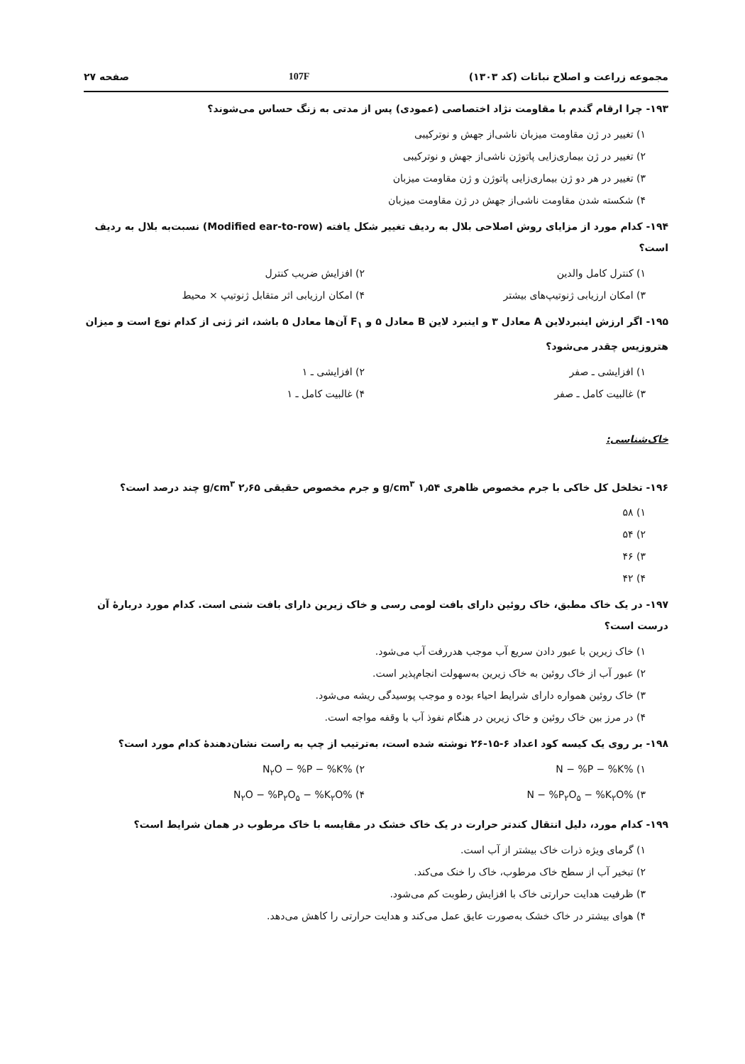مجموعه زراعت و اصلاح نباتات (کد ۱۳۰۳) 107F صفحه ۲۷
۱۹۳- چرا ارقام گندم با مقاومت نژاد اختصاصی (عمودی) پس از مدتی به زنگ حساس می‌شوند؟
۱) تغییر در ژن مقاومت میزبان ناشی‌از جهش و نوترکیبی
۲) تغییر در ژن بیماری‌زایی پاتوژن ناشی‌از جهش و نوترکیبی
۳) تغییر در هر دو ژن بیماری‌زایی پاتوژن و ژن مقاومت میزبان
۴) شکسته شدن مقاومت ناشی‌از جهش در ژن مقاومت میزبان
۱۹۴- کدام مورد از مزایای روش اصلاحی بلال به ردیف تغییر شکل یافته (Modified ear-to-row) نسبت‌به بلال به ردیف است؟
۱) کنترل کامل والدین ۲) افزایش ضریب کنترل ۳) امکان ارزیابی ژنوتیپ‌های بیشتر ۴) امکان ارزیابی اثر متقابل ژنوتیپ × محیط
۱۹۵- اگر ارزش اینبردلاین A معادل ۳ و اینبرد لاین B معادل ۵ و F<sub>۱</sub> آن‌ها معادل ۵ باشد، اثر ژنی از کدام نوع است و میزان هتروزیس چقدر می‌شود؟
۱) افزایشی ـ صفر ۲) افزایشی ـ ۱ ۳) غالبیت کامل ـ صفر ۴) غالبیت کامل ـ ۱
خاک‌شناسی:
۱۹۶- تخلخل کل خاکی با جرم مخصوص ظاهری ۱٫۵۴ g/cm<sup>۳</sup> و جرم مخصوص حقیقی ۲٫۶۵ g/cm<sup>۳</sup> چند درصد است؟
۱) ۵۸
۲) ۵۴
۳) ۴۶
۴) ۴۲
۱۹۷- در یک خاک مطبق، خاک روئین دارای بافت لومی رسی و خاک زیرین دارای بافت شنی است. کدام مورد دربارهٔ آن درست است؟
۱) خاک زیرین با عبور دادن سریع آب موجب هدررفت آب می‌شود.
۲) عبور آب از خاک روئین به خاک زیرین به‌سهولت انجام‌پذیر است.
۳) خاک روئین همواره دارای شرایط احیاء بوده و موجب پوسیدگی ریشه می‌شود.
۴) در مرز بین خاک روئین و خاک زیرین در هنگام نفوذ آب با وقفه مواجه است.
۱۹۸- بر روی یک کیسه کود اعداد ۶-۱۵-۲۶ نوشته شده است، به‌ترتیب از چپ به راست نشان‌دهندهٔ کدام مورد است؟
۱) %N − %P − %K ۲) %N<sub>۲</sub>O − %P − %K ۳) %N − %P<sub>۲</sub>O<sub>۵</sub> − %K<sub>۲</sub>O ۴) %N<sub>۲</sub>O − %P<sub>۲</sub>O<sub>۵</sub> − %K<sub>۲</sub>O
۱۹۹- کدام مورد، دلیل انتقال کندتر حرارت در یک خاک خشک در مقایسه با خاک مرطوب در همان شرایط است؟
۱) گرمای ویژه ذرات خاک بیشتر از آب است.
۲) تبخیر آب از سطح خاک مرطوب، خاک را خنک می‌کند.
۳) ظرفیت هدایت حرارتی خاک با افزایش رطوبت کم می‌شود.
۴) هوای بیشتر در خاک خشک به‌صورت عایق عمل می‌کند و هدایت حرارتی را کاهش می‌دهد.